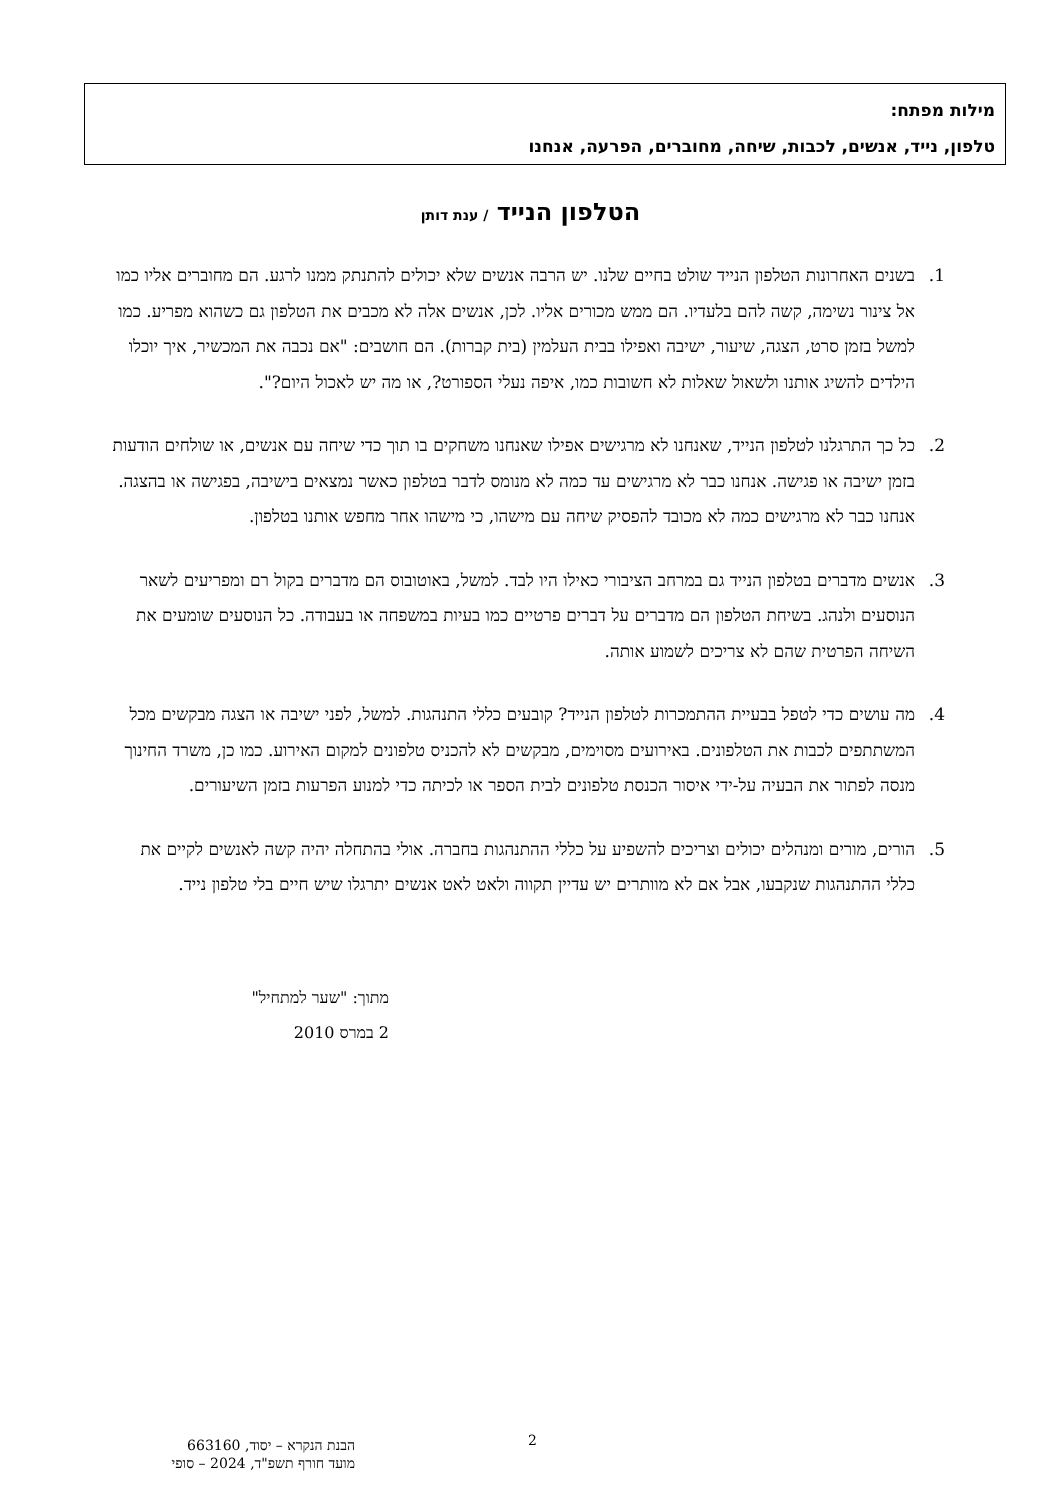מילות מפתח:
טלפון, נייד, אנשים, לכבות, שיחה, מחוברים, הפרעה, אנחנו
הטלפון הנייד / ענת דותן
1. בשנים האחרונות הטלפון הנייד שולט בחיים שלנו. יש הרבה אנשים שלא יכולים להתנתק ממנו לרגע. הם מחוברים אליו כמו אל צינור נשימה, קשה להם בלעדיו. הם ממש מכורים אליו. לכן, אנשים אלה לא מכבים את הטלפון גם כשהוא מפריע. כמו למשל בזמן סרט, הצגה, שיעור, ישיבה ואפילו בבית העלמין (בית קברות). הם חושבים: "אם נכבה את המכשיר, איך יוכלו הילדים להשיג אותנו ולשאול שאלות לא חשובות כמו, איפה נעלי הספורט?, או מה יש לאכול היום?".
2. כל כך התרגלנו לטלפון הנייד, שאנחנו לא מרגישים אפילו שאנחנו משחקים בו תוך כדי שיחה עם אנשים, או שולחים הודעות בזמן ישיבה או פגישה. אנחנו כבר לא מרגישים עד כמה לא מנומס לדבר בטלפון כאשר נמצאים בישיבה, בפגישה או בהצגה. אנחנו כבר לא מרגישים כמה לא מכובד להפסיק שיחה עם מישהו, כי מישהו אחר מחפש אותנו בטלפון.
3. אנשים מדברים בטלפון הנייד גם במרחב הציבורי כאילו היו לבד. למשל, באוטובוס הם מדברים בקול רם ומפריעים לשאר הנוסעים ולנהג. בשיחת הטלפון הם מדברים על דברים פרטיים כמו בעיות במשפחה או בעבודה. כל הנוסעים שומעים את השיחה הפרטית שהם לא צריכים לשמוע אותה.
4. מה עושים כדי לטפל בבעיית ההתמכרות לטלפון הנייד? קובעים כללי התנהגות. למשל, לפני ישיבה או הצגה מבקשים מכל המשתתפים לכבות את הטלפונים. באירועים מסוימים, מבקשים לא להכניס טלפונים למקום האירוע. כמו כן, משרד החינוך מנסה לפתור את הבעיה על-ידי איסור הכנסת טלפונים לבית הספר או לכיתה כדי למנוע הפרעות בזמן השיעורים.
5. הורים, מורים ומנהלים יכולים וצריכים להשפיע על כללי ההתנהגות בחברה. אולי בהתחלה יהיה קשה לאנשים לקיים את כללי ההתנהגות שנקבעו, אבל אם לא מוותרים יש עדיין תקווה ולאט לאט אנשים יתרגלו שיש חיים בלי טלפון נייד.
מתוך: "שער למתחיל"
2 במרס 2010
2
הבנת הנקרא – יסוד, 663160
מועד חורף תשפ"ד, 2024 – סופי